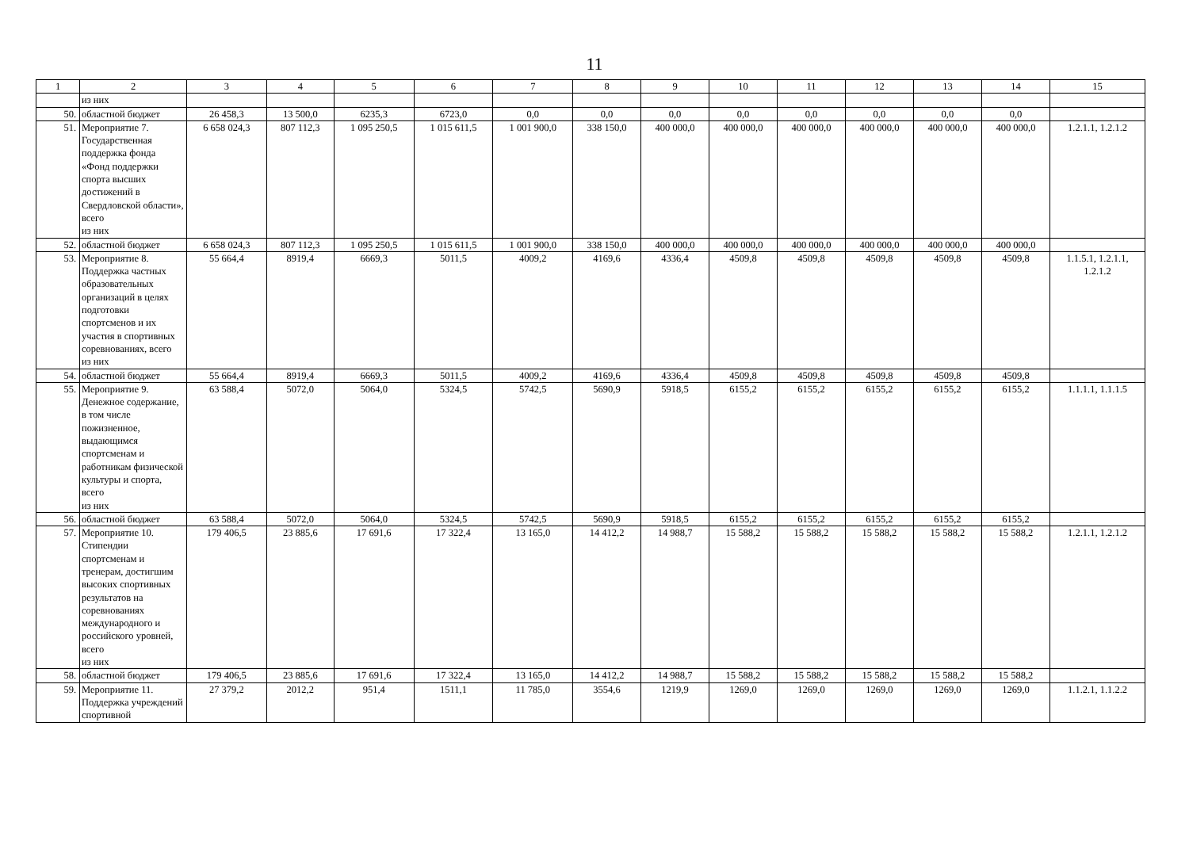11
| 1 | 2 | 3 | 4 | 5 | 6 | 7 | 8 | 9 | 10 | 11 | 12 | 13 | 14 | 15 |
| --- | --- | --- | --- | --- | --- | --- | --- | --- | --- | --- | --- | --- | --- | --- |
| | из них | | | | | | | | | | | | | |
| 50. | областной бюджет | 26 458,3 | 13 500,0 | 6235,3 | 6723,0 | 0,0 | 0,0 | 0,0 | 0,0 | 0,0 | 0,0 | 0,0 | 0,0 | |
| 51. | Мероприятие 7. Государственная поддержка фонда «Фонд поддержки спорта высших достижений в Свердловской области», всего из них | 6 658 024,3 | 807 112,3 | 1 095 250,5 | 1 015 611,5 | 1 001 900,0 | 338 150,0 | 400 000,0 | 400 000,0 | 400 000,0 | 400 000,0 | 400 000,0 | 400 000,0 | 1.2.1.1, 1.2.1.2 |
| 52. | областной бюджет | 6 658 024,3 | 807 112,3 | 1 095 250,5 | 1 015 611,5 | 1 001 900,0 | 338 150,0 | 400 000,0 | 400 000,0 | 400 000,0 | 400 000,0 | 400 000,0 | 400 000,0 | |
| 53. | Мероприятие 8. Поддержка частных образовательных организаций в целях подготовки спортсменов и их участия в спортивных соревнованиях, всего из них | 55 664,4 | 8919,4 | 6669,3 | 5011,5 | 4009,2 | 4169,6 | 4336,4 | 4509,8 | 4509,8 | 4509,8 | 4509,8 | 4509,8 | 1.1.5.1, 1.2.1.1, 1.2.1.2 |
| 54. | областной бюджет | 55 664,4 | 8919,4 | 6669,3 | 5011,5 | 4009,2 | 4169,6 | 4336,4 | 4509,8 | 4509,8 | 4509,8 | 4509,8 | 4509,8 | |
| 55. | Мероприятие 9. Денежное содержание, в том числе пожизненное, выдающимся спортсменам и работникам физической культуры и спорта, всего из них | 63 588,4 | 5072,0 | 5064,0 | 5324,5 | 5742,5 | 5690,9 | 5918,5 | 6155,2 | 6155,2 | 6155,2 | 6155,2 | 6155,2 | 1.1.1.1, 1.1.1.5 |
| 56. | областной бюджет | 63 588,4 | 5072,0 | 5064,0 | 5324,5 | 5742,5 | 5690,9 | 5918,5 | 6155,2 | 6155,2 | 6155,2 | 6155,2 | 6155,2 | |
| 57. | Мероприятие 10. Стипендии спортсменам и тренерам, достигшим высоких спортивных результатов на соревнованиях международного и российского уровней, всего из них | 179 406,5 | 23 885,6 | 17 691,6 | 17 322,4 | 13 165,0 | 14 412,2 | 14 988,7 | 15 588,2 | 15 588,2 | 15 588,2 | 15 588,2 | 15 588,2 | 1.2.1.1, 1.2.1.2 |
| 58. | областной бюджет | 179 406,5 | 23 885,6 | 17 691,6 | 17 322,4 | 13 165,0 | 14 412,2 | 14 988,7 | 15 588,2 | 15 588,2 | 15 588,2 | 15 588,2 | 15 588,2 | |
| 59. | Мероприятие 11. Поддержка учреждений спортивной | 27 379,2 | 2012,2 | 951,4 | 1511,1 | 11 785,0 | 3554,6 | 1219,9 | 1269,0 | 1269,0 | 1269,0 | 1269,0 | 1269,0 | 1.1.2.1, 1.1.2.2 |